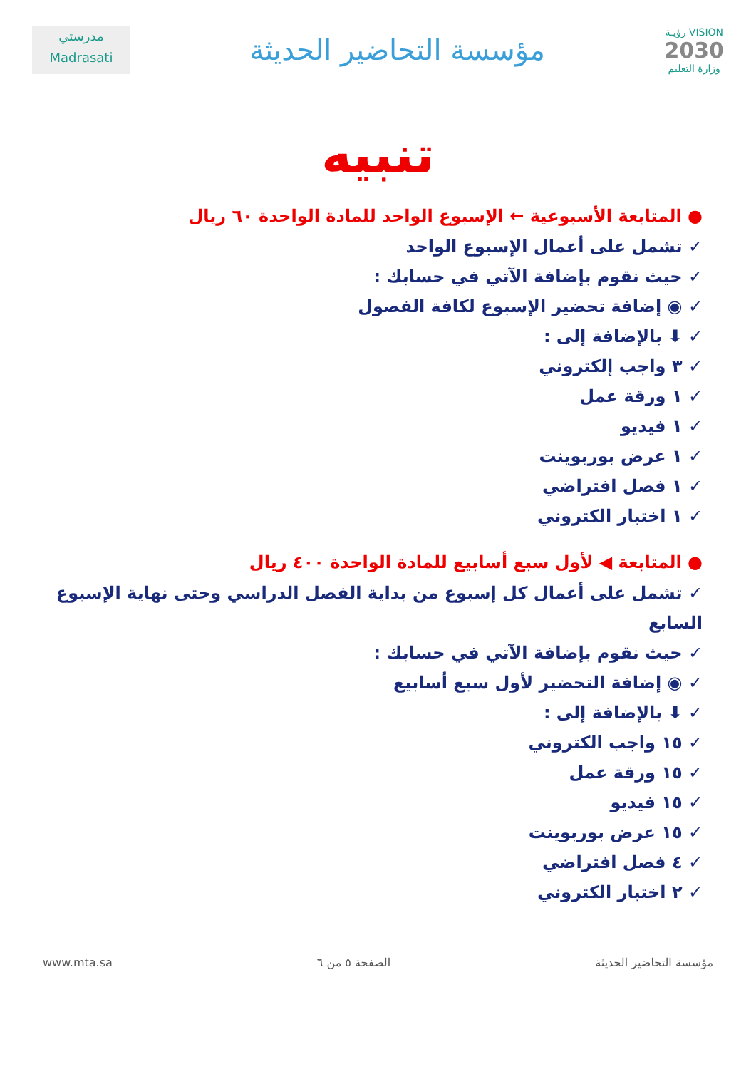مدرستي
Madrasati
مؤسسة التحاضير الحديثة
رؤيـة VISION
2030
وزارة التعليم
تنبيه
● المتابعة الأسبوعية ← الإسبوع الواحد للمادة الواحدة ٦٠ ريال
✓ تشمل على أعمال الإسبوع الواحد
✓ حيث نقوم بإضافة الآتي في حسابك :
✓ ◉ إضافة تحضير الإسبوع لكافة الفصول
✓ ⬇ بالإضافة إلى :
✓ ٣ واجب إلكتروني
✓ ١ ورقة عمل
✓ ١ فيديو
✓ ١ عرض بوربوينت
✓ ١ فصل افتراضي
✓ ١ اختبار الكتروني
● المتابعة ◀ لأول سبع أسابيع للمادة الواحدة ٤٠٠ ريال
✓ تشمل على أعمال كل إسبوع من بداية الفصل الدراسي وحتى نهاية الإسبوع السابع
✓ حيث نقوم بإضافة الآتي في حسابك :
✓ ◉ إضافة التحضير لأول سبع أسابيع
✓ ⬇ بالإضافة إلى :
✓ ١٥ واجب الكتروني
✓ ١٥ ورقة عمل
✓ ١٥ فيديو
✓ ١٥ عرض بوربوينت
✓ ٤ فصل افتراضي
✓ ٢ اختبار الكتروني
www.mta.sa الصفحة ٥ من ٦ مؤسسة التحاضير الحديثة